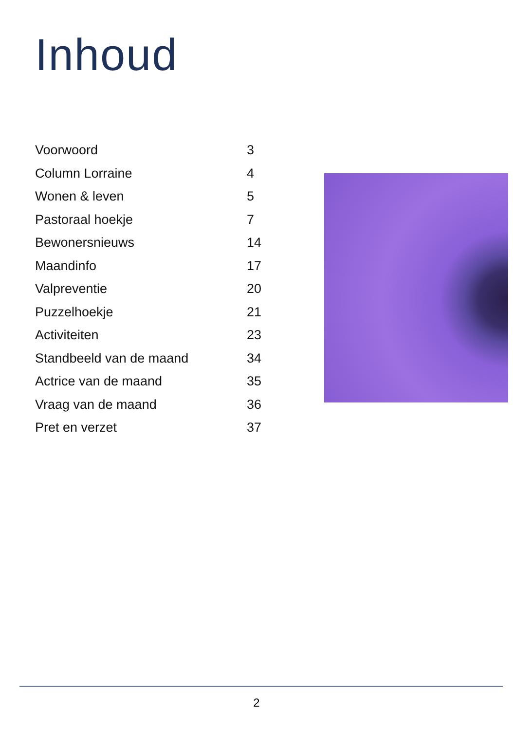Inhoud
| Voorwoord | 3 |
| Column Lorraine | 4 |
| Wonen & leven | 5 |
| Pastoraal hoekje | 7 |
| Bewonersnieuws | 14 |
| Maandinfo | 17 |
| Valpreventie | 20 |
| Puzzelhoekje | 21 |
| Activiteiten | 23 |
| Standbeeld van de maand | 34 |
| Actrice van de maand | 35 |
| Vraag van de maand | 36 |
| Pret en verzet | 37 |
2